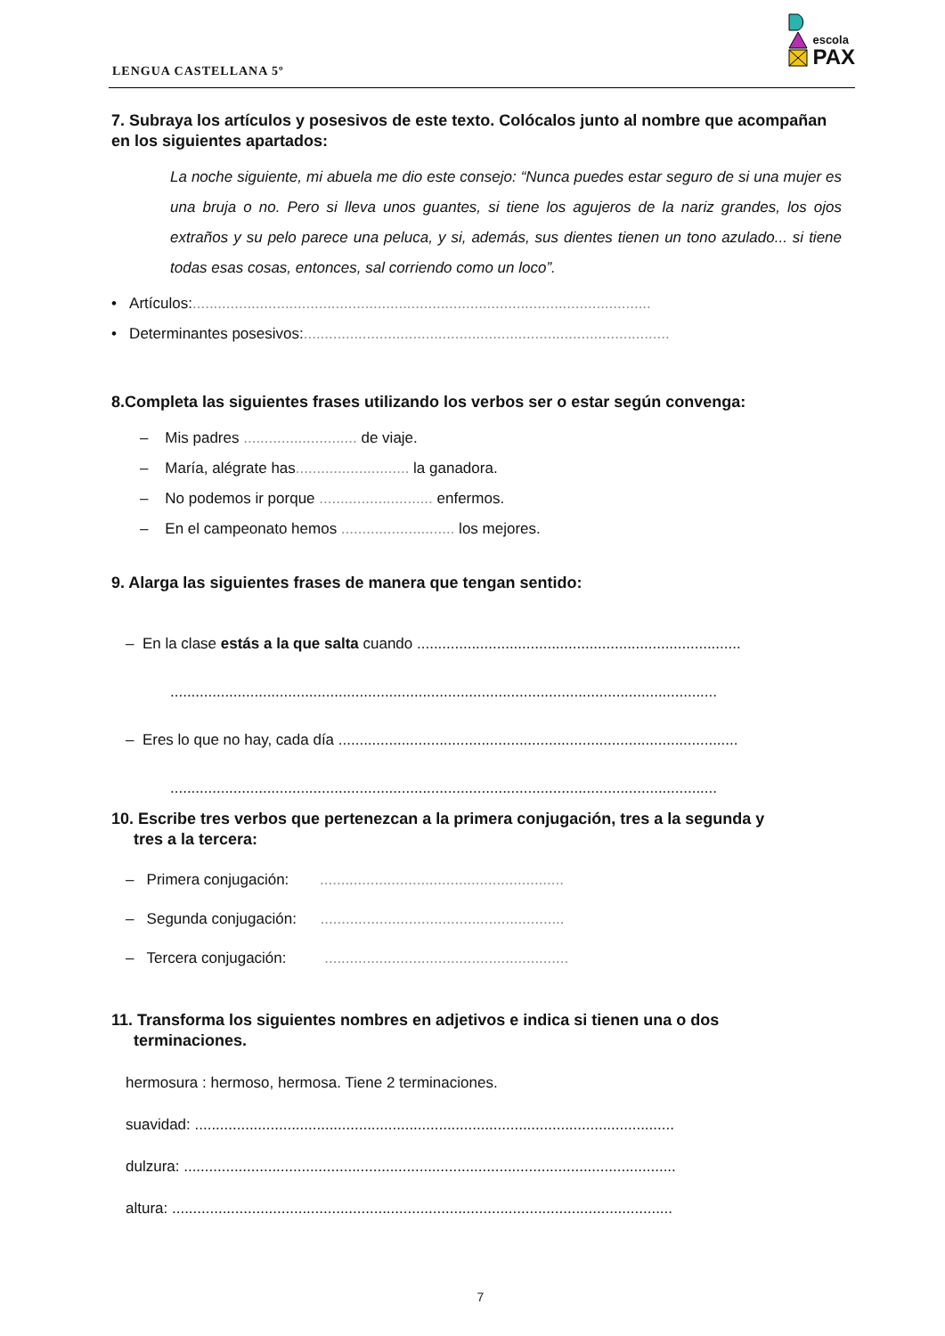LENGUA CASTELLANA 5º
escola
PAX
7. Subraya los artículos y posesivos de este texto. Colócalos junto al nombre que acompañan en los siguientes apartados:
La noche siguiente, mi abuela me dio este consejo: “Nunca puedes estar seguro de si una mujer es una bruja o no. Pero si lleva unos guantes, si tiene los agujeros de la nariz grandes, los ojos extraños y su pelo parece una peluca, y si, además, sus dientes tienen un tono azulado... si tiene todas esas cosas, entonces, sal corriendo como un loco”.
• Artículos:.............................................................................................................
• Determinantes posesivos:.......................................................................................
8.Completa las siguientes frases utilizando los verbos ser o estar según convenga:
– Mis padres ........................... de viaje.
– María, alégrate has........................... la ganadora.
– No podemos ir porque ........................... enfermos.
– En el campeonato hemos ........................... los mejores.
9. Alarga las siguientes frases de manera que tengan sentido:
– En la clase estás a la que salta cuando .............................................................................
..................................................................................................................................
– Eres lo que no hay, cada día ...............................................................................................
..................................................................................................................................
10. Escribe tres verbos que pertenezcan a la primera conjugación, tres a la segunda y
tres a la tercera:
– Primera conjugación: ..........................................................
– Segunda conjugación: ..........................................................
– Tercera conjugación: ..........................................................
11. Transforma los siguientes nombres en adjetivos e indica si tienen una o dos
terminaciones.
hermosura : hermoso, hermosa. Tiene 2 terminaciones.
suavidad: ..................................................................................................................
dulzura: .....................................................................................................................
altura: .......................................................................................................................
7